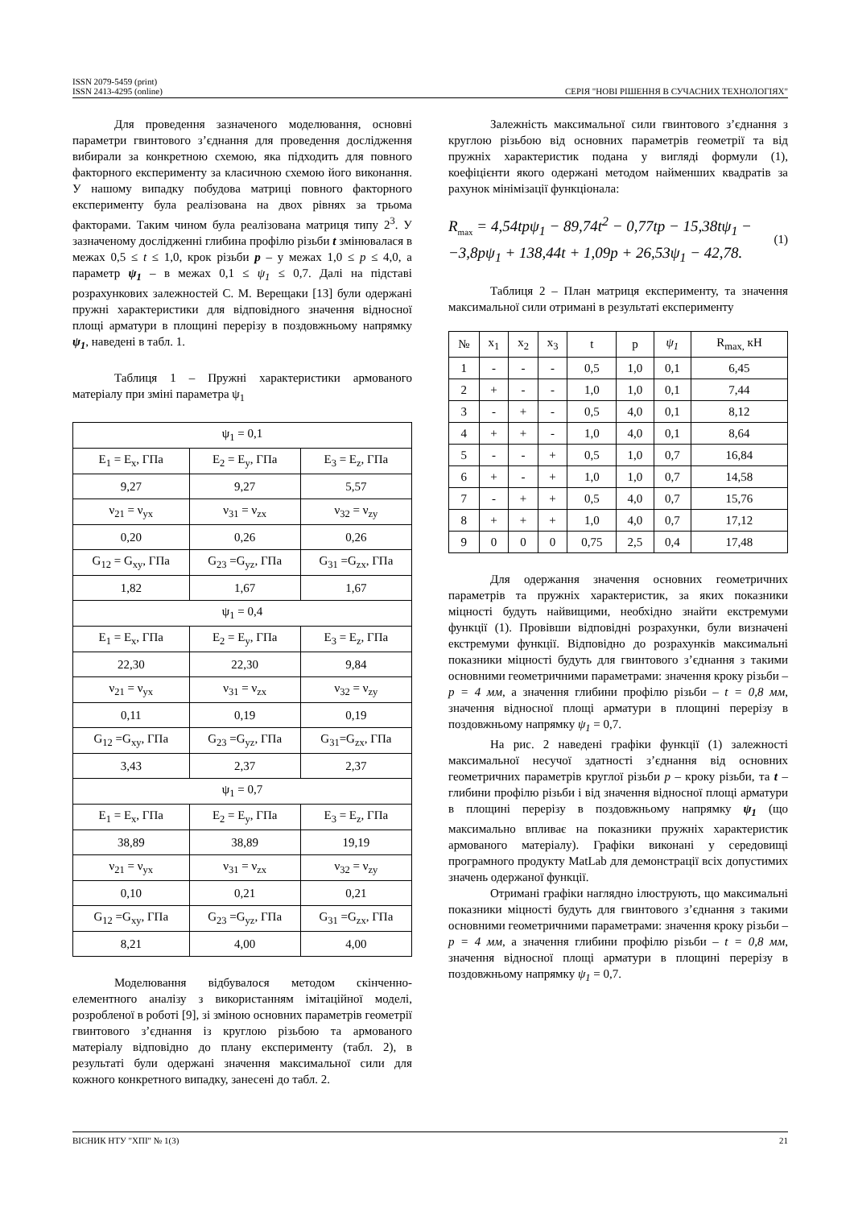ISSN 2079-5459 (print)
ISSN 2413-4295 (online)
СЕРІЯ "НОВІ РІШЕННЯ В СУЧАСНИХ ТЕХНОЛОГІЯХ"
Для проведення зазначеного моделювання, основні параметри гвинтового з’єднання для проведення дослідження вибирали за конкретною схемою, яка підходить для повного факторного експерименту за класичною схемою його виконання. У нашому випадку побудова матриці повного факторного експерименту була реалізована на двох рівнях за трьома факторами. Таким чином була реалізована матриця типу 2<sup>3</sup>. У зазначеному дослідженні глибина профілю різьби t змінювалася в межах 0,5 ≤ t ≤ 1,0, крок різьби p – у межах 1,0 ≤ p ≤ 4,0, а параметр ψ<sub>1</sub> – в межах 0,1 ≤ ψ<sub>1</sub> ≤ 0,7. Далі на підставі розрахункових залежностей С. М. Верещаки [13] були одержані пружні характеристики для відповідного значення відносної площі арматури в площині перерізу в поздовжньому напрямку ψ<sub>1</sub>, наведені в табл. 1.
Таблиця 1 – Пружні характеристики армованого матеріалу при зміні параметра ψ<sub>1</sub>
| ψ<sub>1</sub> = 0,1 | | |
| E<sub>1</sub> = E<sub>x</sub>, ГПа | E<sub>2</sub> = E<sub>y</sub>, ГПа | E<sub>3</sub> = E<sub>z</sub>, ГПа |
| 9,27 | 9,27 | 5,57 |
| ν<sub>21</sub> = ν<sub>yx</sub> | ν<sub>31</sub> = ν<sub>zx</sub> | ν<sub>32</sub> = ν<sub>zy</sub> |
| 0,20 | 0,26 | 0,26 |
| G<sub>12</sub> = G<sub>xy</sub>, ГПа | G<sub>23</sub> =G<sub>yz</sub>, ГПа | G<sub>31</sub> =G<sub>zx</sub>, ГПа |
| 1,82 | 1,67 | 1,67 |
| ψ<sub>1</sub> = 0,4 | | |
| E<sub>1</sub> = E<sub>x</sub>, ГПа | E<sub>2</sub> = E<sub>y</sub>, ГПа | E<sub>3</sub> = E<sub>z</sub>, ГПа |
| 22,30 | 22,30 | 9,84 |
| ν<sub>21</sub> = ν<sub>yx</sub> | ν<sub>31</sub> = ν<sub>zx</sub> | ν<sub>32</sub> = ν<sub>zy</sub> |
| 0,11 | 0,19 | 0,19 |
| G<sub>12</sub> =G<sub>xy</sub>, ГПа | G<sub>23</sub> =G<sub>yz</sub>, ГПа | G<sub>31</sub>=G<sub>zx</sub>, ГПа |
| 3,43 | 2,37 | 2,37 |
| ψ<sub>1</sub> = 0,7 | | |
| E<sub>1</sub> = E<sub>x</sub>, ГПа | E<sub>2</sub> = E<sub>y</sub>, ГПа | E<sub>3</sub> = E<sub>z</sub>, ГПа |
| 38,89 | 38,89 | 19,19 |
| ν<sub>21</sub> = ν<sub>yx</sub> | ν<sub>31</sub> = ν<sub>zx</sub> | ν<sub>32</sub> = ν<sub>zy</sub> |
| 0,10 | 0,21 | 0,21 |
| G<sub>12</sub> =G<sub>xy</sub>, ГПа | G<sub>23</sub> =G<sub>yz</sub>, ГПа | G<sub>31</sub> =G<sub>zx</sub>, ГПа |
| 8,21 | 4,00 | 4,00 |
Моделювання відбувалося методом скінченно-елементного аналізу з використанням імітаційної моделі, розробленої в роботі [9], зі зміною основних параметрів геометрії гвинтового з’єднання із круглою різьбою та армованого матеріалу відповідно до плану експерименту (табл. 2), в результаті були одержані значення максимальної сили для кожного конкретного випадку, занесені до табл. 2.
Залежність максимальної сили гвинтового з’єднання з круглою різьбою від основних параметрів геометрії та від пружніх характеристик подана у вигляді формули (1), коефіцієнти якого одержані методом найменших квадратів за рахунок мінімізації функціонала:
R<sub>max</sub> = 4,54tpψ<sub>1</sub> − 89,74t<sup>2</sup> − 0,77tp − 15,38tψ<sub>1</sub> −
−3,8pψ<sub>1</sub> + 138,44t + 1,09p + 26,53ψ<sub>1</sub> − 42,78.
(1)
Таблиця 2 – План матриця експерименту, та значення максимальної сили отримані в результаті експерименту
| № | x<sub>1</sub> | x<sub>2</sub> | x<sub>3</sub> | t | p | ψ<sub>1</sub> | R<sub>max,</sub> кН |
| --- | --- | --- | --- | --- | --- | --- | --- |
| 1 | - | - | - | 0,5 | 1,0 | 0,1 | 6,45 |
| 2 | + | - | - | 1,0 | 1,0 | 0,1 | 7,44 |
| 3 | - | + | - | 0,5 | 4,0 | 0,1 | 8,12 |
| 4 | + | + | - | 1,0 | 4,0 | 0,1 | 8,64 |
| 5 | - | - | + | 0,5 | 1,0 | 0,7 | 16,84 |
| 6 | + | - | + | 1,0 | 1,0 | 0,7 | 14,58 |
| 7 | - | + | + | 0,5 | 4,0 | 0,7 | 15,76 |
| 8 | + | + | + | 1,0 | 4,0 | 0,7 | 17,12 |
| 9 | 0 | 0 | 0 | 0,75 | 2,5 | 0,4 | 17,48 |
Для одержання значення основних геометричних параметрів та пружніх характеристик, за яких показники міцності будуть найвищими, необхідно знайти екстремуми функції (1). Провівши відповідні розрахунки, були визначені екстремуми функції. Відповідно до розрахунків максимальні показники міцності будуть для гвинтового з’єднання з такими основними геометричними параметрами: значення кроку різьби – p = 4 мм, а значення глибини профілю різьби – t = 0,8 мм, значення відносної площі арматури в площині перерізу в поздовжньому напрямку ψ<sub>1</sub> = 0,7.
На рис. 2 наведені графіки функції (1) залежності максимальної несучої здатності з’єднання від основних геометричних параметрів круглої різьби p – кроку різьби, та t – глибини профілю різьби і від значення відносної площі арматури в площині перерізу в поздовжньому напрямку ψ<sub>1</sub> (що максимально впливає на показники пружніх характеристик армованого матеріалу). Графіки виконані у середовищі програмного продукту MatLab для демонстрації всіх допустимих значень одержаної функції.
Отримані графіки наглядно ілюструють, що максимальні показники міцності будуть для гвинтового з’єднання з такими основними геометричними параметрами: значення кроку різьби – p = 4 мм, а значення глибини профілю різьби – t = 0,8 мм, значення відносної площі арматури в площині перерізу в поздовжньому напрямку ψ<sub>1</sub> = 0,7.
ВІСНИК НТУ "ХПІ" № 1(3) 21